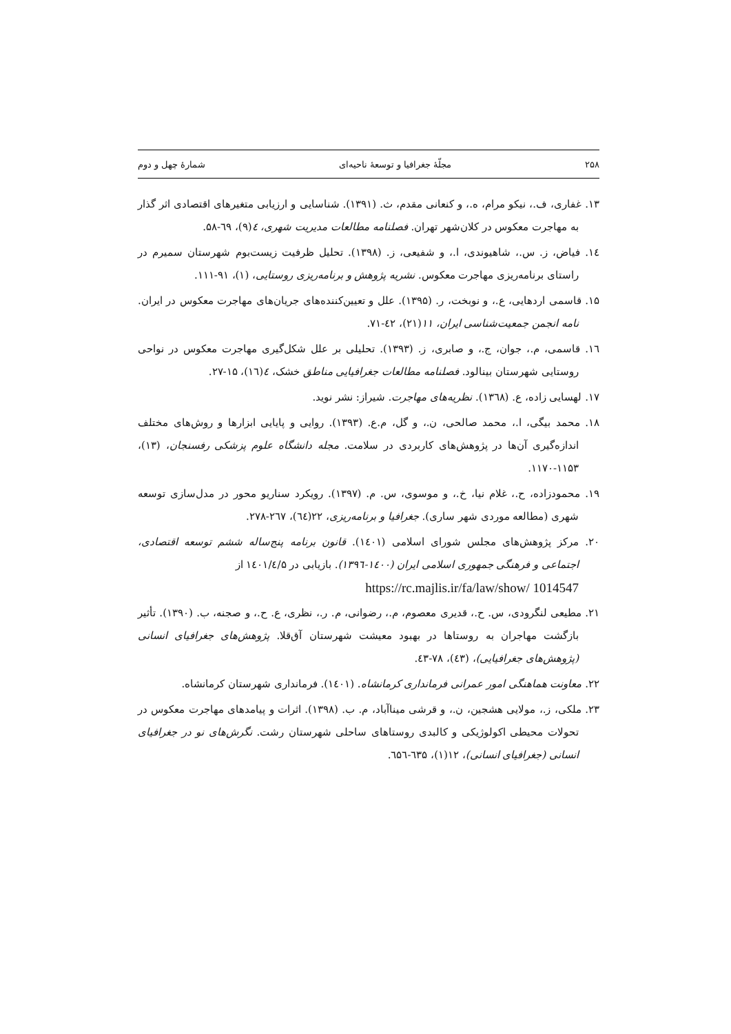۲۵۸ مجلّهٔ جغرافیا و توسعهٔ ناحیه‌ای شمارهٔ چهل و دوم
۱۳. غفاری، ف.، نیکو مرام، ه.، و کنعانی مقدم، ث. (۱۳۹۱). شناسایی و ارزیابی متغیرهای اقتصادی اثر گذار به مهاجرت معکوس در کلان‌شهر تهران. فصلنامه مطالعات مدیریت شهری، ٤(۹)، ٦۹-۵۸.
۱٤. فیاض، ز. س.، شاهیوندی، ا.، و شفیعی، ز. (۱۳۹۸). تحلیل ظرفیت زیست‌بوم شهرستان سمیرم در راستای برنامه‌ریزی مهاجرت معکوس. نشریه پژوهش و برنامه‌ریزی روستایی، (۱)، ۹۱-۱۱۱.
۱۵. قاسمی اردهایی، ع.، و نوبخت، ر. (۱۳۹۵). علل و تعیین‌کننده‌های جریان‌های مهاجرت معکوس در ایران. نامه انجمن جمعیت‌شناسی ایران، ۱۱(۲۱)، ٤۲-۷۱.
۱٦. قاسمی، م.، جوان، ج.، و صابری، ز. (۱۳۹۳). تحلیلی بر علل شکل‌گیری مهاجرت معکوس در نواحی روستایی شهرستان بینالود. فصلنامه مطالعات جغرافیایی مناطق خشک، ٤(۱٦)، ۱۵-۲۷.
۱۷. لهسایی زاده، ع. (۱۳٦۸). نظریه‌های مهاجرت. شیراز: نشر نوید.
۱۸. محمد بیگی، ا.، محمد صالحی، ن.، و گل، م.ع. (۱۳۹۳). روایی و پایایی ابزارها و روش‌های مختلف اندازه‌گیری آن‌ها در پژوهش‌های کاربردی در سلامت. مجله دانشگاه علوم پزشکی رفسنجان، (۱۳)، ۱۱۵۳-۱۱۷۰.
۱۹. محمودزاده، ح.، غلام نیا، خ.، و موسوی، س. م. (۱۳۹۷). رویکرد سناریو محور در مدل‌سازی توسعه شهری (مطالعه موردی شهر ساری). جغرافیا و برنامه‌ریزی، ۲۲(٦٤)، ۲٦۷-۲۷۸.
۲۰. مرکز پژوهش‌های مجلس شورای اسلامی (۱٤۰۱). قانون برنامه پنج‌ساله ششم توسعه اقتصادی، اجتماعی و فرهنگی جمهوری اسلامی ایران (۱٤۰۰-۱۳۹٦). بازیابی در ۱٤۰۱/٤/۵ از
https://rc.majlis.ir/fa/law/show/ 1014547
۲۱. مطیعی لنگرودی، س. ح.، قدیری معصوم، م.، رضوانی، م. ر.، نظری، ع. ح.، و صجنه، ب. (۱۳۹۰). تأثیر بازگشت مهاجران به روستاها در بهبود معیشت شهرستان آق‌قلا. پژوهش‌های جغرافیای انسانی (پژوهش‌های جغرافیایی)، (٤۳)، ۷۸-٤۳.
۲۲. معاونت هماهنگی امور عمرانی فرمانداری کرمانشاه. (۱٤۰۱). فرمانداری شهرستان کرمانشاه.
۲۳. ملکی، ز.، مولایی هشجین، ن.، و قرشی میناآباد، م. ب. (۱۳۹۸). اثرات و پیامدهای مهاجرت معکوس در تحولات محیطی اکولوژیکی و کالبدی روستاهای ساحلی شهرستان رشت. نگرش‌های نو در جغرافیای انسانی (جغرافیای انسانی)، ۱۲(۱)، ٦۳۵-٦۵٦.